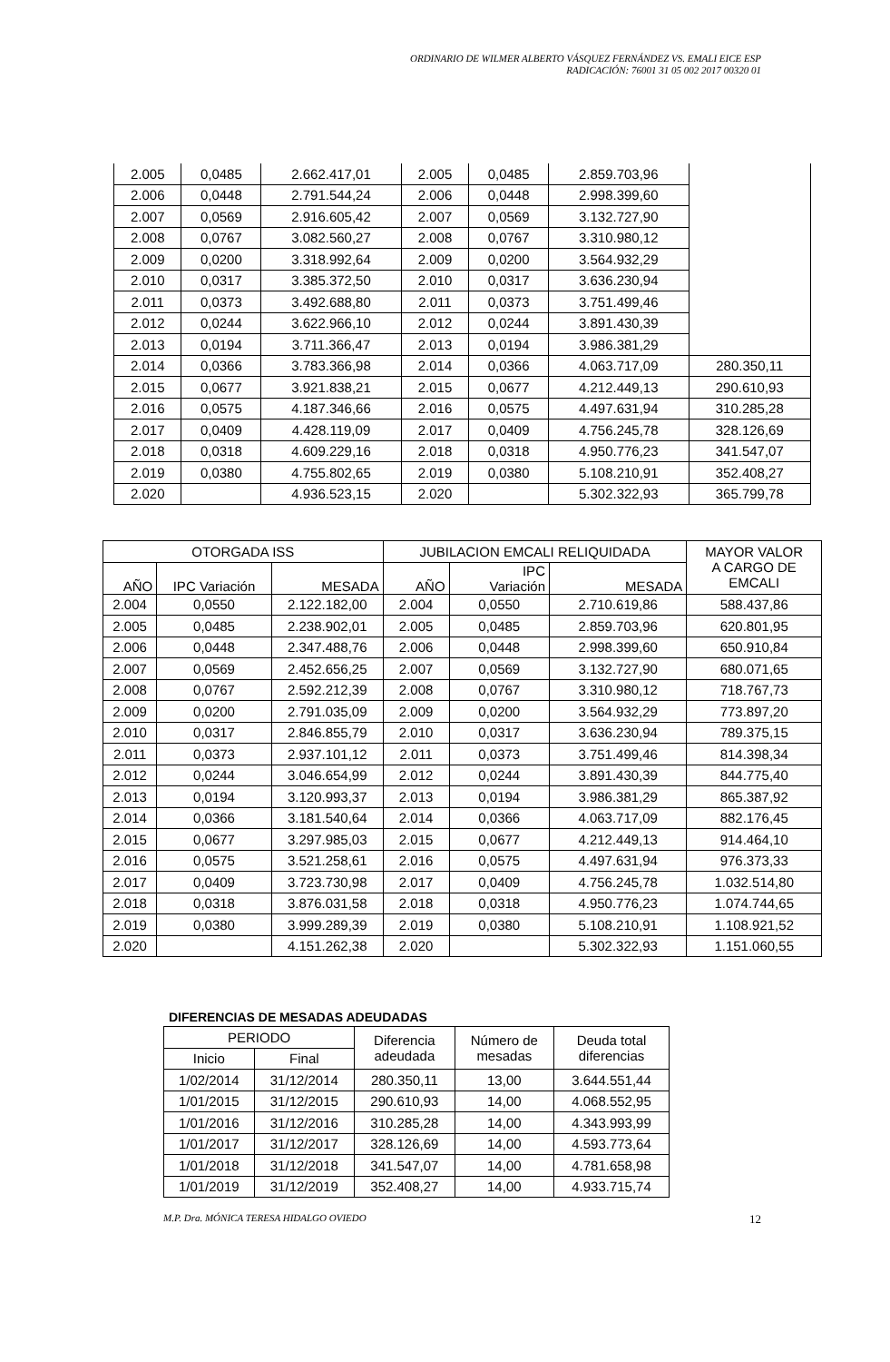ORDINARIO DE WILMER ALBERTO VÁSQUEZ FERNÁNDEZ VS. EMALI EICE ESP
RADICACIÓN: 76001 31 05 002 2017 00320 01
| 2.005 | 0,0485 | 2.662.417,01 | 2.005 | 0,0485 | 2.859.703,96 | |
| 2.006 | 0,0448 | 2.791.544,24 | 2.006 | 0,0448 | 2.998.399,60 | |
| 2.007 | 0,0569 | 2.916.605,42 | 2.007 | 0,0569 | 3.132.727,90 | |
| 2.008 | 0,0767 | 3.082.560,27 | 2.008 | 0,0767 | 3.310.980,12 | |
| 2.009 | 0,0200 | 3.318.992,64 | 2.009 | 0,0200 | 3.564.932,29 | |
| 2.010 | 0,0317 | 3.385.372,50 | 2.010 | 0,0317 | 3.636.230,94 | |
| 2.011 | 0,0373 | 3.492.688,80 | 2.011 | 0,0373 | 3.751.499,46 | |
| 2.012 | 0,0244 | 3.622.966,10 | 2.012 | 0,0244 | 3.891.430,39 | |
| 2.013 | 0,0194 | 3.711.366,47 | 2.013 | 0,0194 | 3.986.381,29 | |
| 2.014 | 0,0366 | 3.783.366,98 | 2.014 | 0,0366 | 4.063.717,09 | 280.350,11 |
| 2.015 | 0,0677 | 3.921.838,21 | 2.015 | 0,0677 | 4.212.449,13 | 290.610,93 |
| 2.016 | 0,0575 | 4.187.346,66 | 2.016 | 0,0575 | 4.497.631,94 | 310.285,28 |
| 2.017 | 0,0409 | 4.428.119,09 | 2.017 | 0,0409 | 4.756.245,78 | 328.126,69 |
| 2.018 | 0,0318 | 4.609.229,16 | 2.018 | 0,0318 | 4.950.776,23 | 341.547,07 |
| 2.019 | 0,0380 | 4.755.802,65 | 2.019 | 0,0380 | 5.108.210,91 | 352.408,27 |
| 2.020 | | 4.936.523,15 | 2.020 | | 5.302.322,93 | 365.799,78 |
| OTORGADA ISS | | | JUBILACION EMCALI RELIQUIDADA | | | MAYOR VALOR A CARGO DE EMCALI |
| --- | --- | --- | --- | --- | --- | --- |
| AÑO | IPC Variación | MESADA | AÑO | IPC Variación | MESADA | |
| 2.004 | 0,0550 | 2.122.182,00 | 2.004 | 0,0550 | 2.710.619,86 | 588.437,86 |
| 2.005 | 0,0485 | 2.238.902,01 | 2.005 | 0,0485 | 2.859.703,96 | 620.801,95 |
| 2.006 | 0,0448 | 2.347.488,76 | 2.006 | 0,0448 | 2.998.399,60 | 650.910,84 |
| 2.007 | 0,0569 | 2.452.656,25 | 2.007 | 0,0569 | 3.132.727,90 | 680.071,65 |
| 2.008 | 0,0767 | 2.592.212,39 | 2.008 | 0,0767 | 3.310.980,12 | 718.767,73 |
| 2.009 | 0,0200 | 2.791.035,09 | 2.009 | 0,0200 | 3.564.932,29 | 773.897,20 |
| 2.010 | 0,0317 | 2.846.855,79 | 2.010 | 0,0317 | 3.636.230,94 | 789.375,15 |
| 2.011 | 0,0373 | 2.937.101,12 | 2.011 | 0,0373 | 3.751.499,46 | 814.398,34 |
| 2.012 | 0,0244 | 3.046.654,99 | 2.012 | 0,0244 | 3.891.430,39 | 844.775,40 |
| 2.013 | 0,0194 | 3.120.993,37 | 2.013 | 0,0194 | 3.986.381,29 | 865.387,92 |
| 2.014 | 0,0366 | 3.181.540,64 | 2.014 | 0,0366 | 4.063.717,09 | 882.176,45 |
| 2.015 | 0,0677 | 3.297.985,03 | 2.015 | 0,0677 | 4.212.449,13 | 914.464,10 |
| 2.016 | 0,0575 | 3.521.258,61 | 2.016 | 0,0575 | 4.497.631,94 | 976.373,33 |
| 2.017 | 0,0409 | 3.723.730,98 | 2.017 | 0,0409 | 4.756.245,78 | 1.032.514,80 |
| 2.018 | 0,0318 | 3.876.031,58 | 2.018 | 0,0318 | 4.950.776,23 | 1.074.744,65 |
| 2.019 | 0,0380 | 3.999.289,39 | 2.019 | 0,0380 | 5.108.210,91 | 1.108.921,52 |
| 2.020 | | 4.151.262,38 | 2.020 | | 5.302.322,93 | 1.151.060,55 |
DIFERENCIAS DE MESADAS ADEUDADAS
| PERIODO | | Diferencia adeudada | Número de mesadas | Deuda total diferencias |
| --- | --- | --- | --- | --- |
| Inicio | Final | | | |
| 1/02/2014 | 31/12/2014 | 280.350,11 | 13,00 | 3.644.551,44 |
| 1/01/2015 | 31/12/2015 | 290.610,93 | 14,00 | 4.068.552,95 |
| 1/01/2016 | 31/12/2016 | 310.285,28 | 14,00 | 4.343.993,99 |
| 1/01/2017 | 31/12/2017 | 328.126,69 | 14,00 | 4.593.773,64 |
| 1/01/2018 | 31/12/2018 | 341.547,07 | 14,00 | 4.781.658,98 |
| 1/01/2019 | 31/12/2019 | 352.408,27 | 14,00 | 4.933.715,74 |
M.P. Dra. MÓNICA TERESA HIDALGO OVIEDO 12